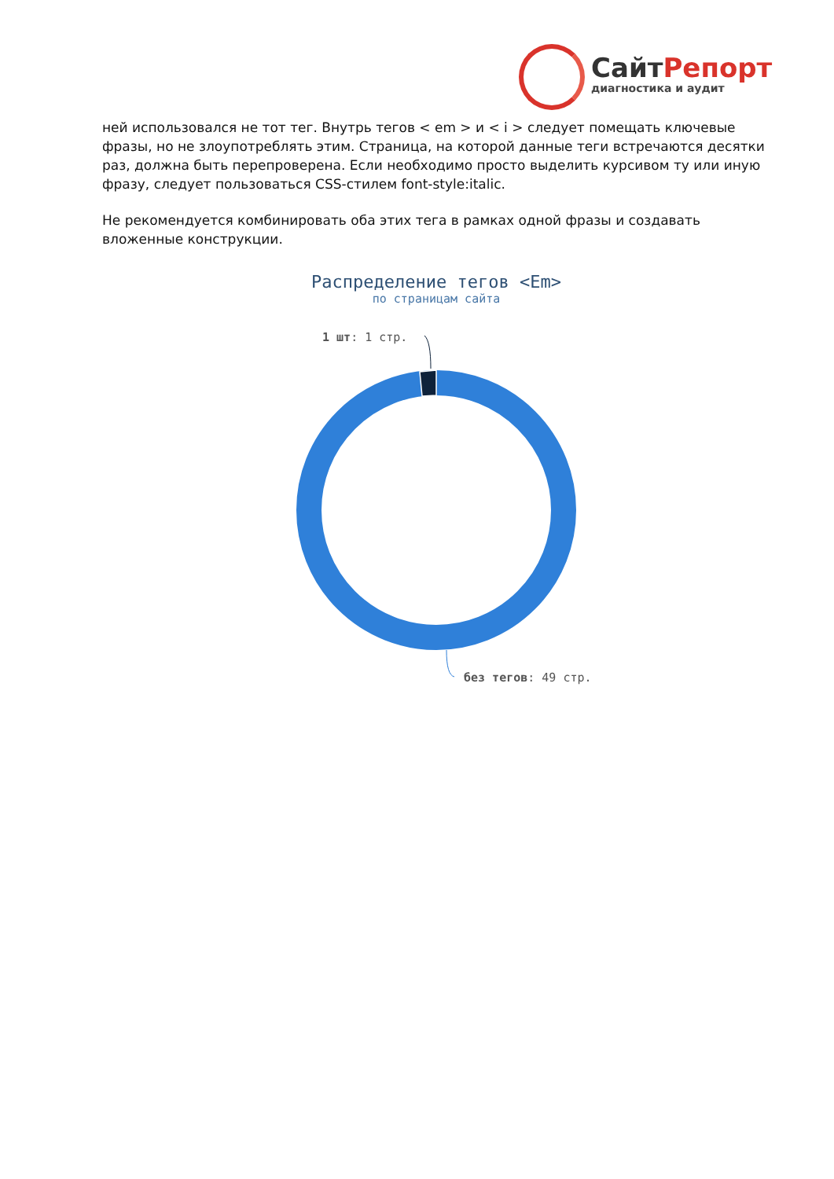СайтРепорт
диагностика и аудит
ней использовался не тот тег. Внутрь тегов < em > и < i > следует помещать ключевые фразы, но не злоупотреблять этим. Страница, на которой данные теги встречаются десятки раз, должна быть перепроверена. Если необходимо просто выделить курсивом ту или иную фразу, следует пользоваться CSS-стилем font-style:italic.
Не рекомендуется комбинировать оба этих тега в рамках одной фразы и создавать вложенные конструкции.
Распределение тегов <Em>
по страницам сайта
1 шт: 1 стр.
без тегов: 49 стр.